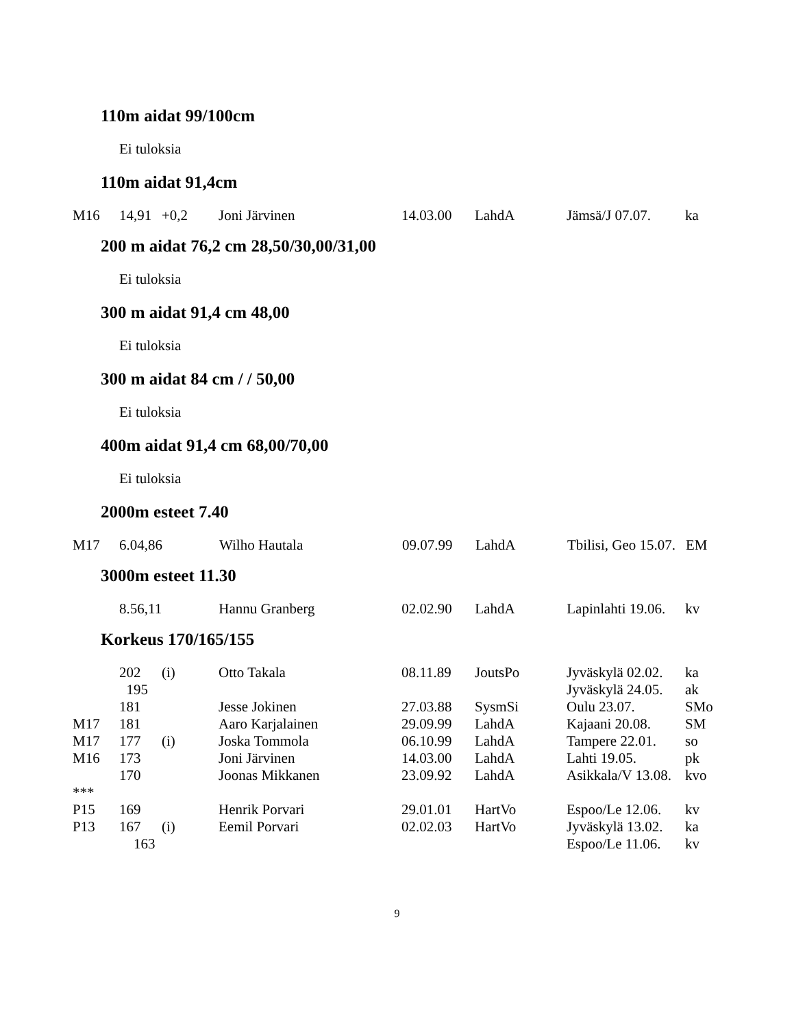110m aidat 99/100cm
Ei tuloksia
110m aidat 91,4cm
| M16 | 14,91 | +0,2 | Joni Järvinen | 14.03.00 | LahdA | Jämsä/J 07.07. | ka |
200 m aidat 76,2 cm 28,50/30,00/31,00
Ei tuloksia
300 m aidat 91,4 cm 48,00
Ei tuloksia
300 m aidat 84 cm / / 50,00
Ei tuloksia
400m aidat 91,4 cm 68,00/70,00
Ei tuloksia
2000m esteet 7.40
| M17 | 6.04,86 | | Wilho Hautala | 09.07.99 | LahdA | Tbilisi, Geo 15.07. | EM |
3000m esteet 11.30
| | 8.56,11 | | Hannu Granberg | 02.02.90 | LahdA | Lapinlahti 19.06. | kv |
Korkeus 170/165/155
| | 202 | (i) | Otto Takala | 08.11.89 | JoutsPo | Jyväskylä 02.02. | ka |
| | 195 | | | | | Jyväskylä 24.05. | ak |
| | 181 | | Jesse Jokinen | 27.03.88 | SysmSi | Oulu 23.07. | SMo |
| M17 | 181 | | Aaro Karjalainen | 29.09.99 | LahdA | Kajaani 20.08. | SM |
| M17 | 177 | (i) | Joska Tommola | 06.10.99 | LahdA | Tampere 22.01. | so |
| M16 | 173 | | Joni Järvinen | 14.03.00 | LahdA | Lahti 19.05. | pk |
| | 170 | | Joonas Mikkanen | 23.09.92 | LahdA | Asikkala/V 13.08. | kvo |
| *** | | | | | | | |
| P15 | 169 | | Henrik Porvari | 29.01.01 | HartVo | Espoo/Le 12.06. | kv |
| P13 | 167 | (i) | Eemil Porvari | 02.02.03 | HartVo | Jyväskylä 13.02. | ka |
| | 163 | | | | | Espoo/Le 11.06. | kv |
9